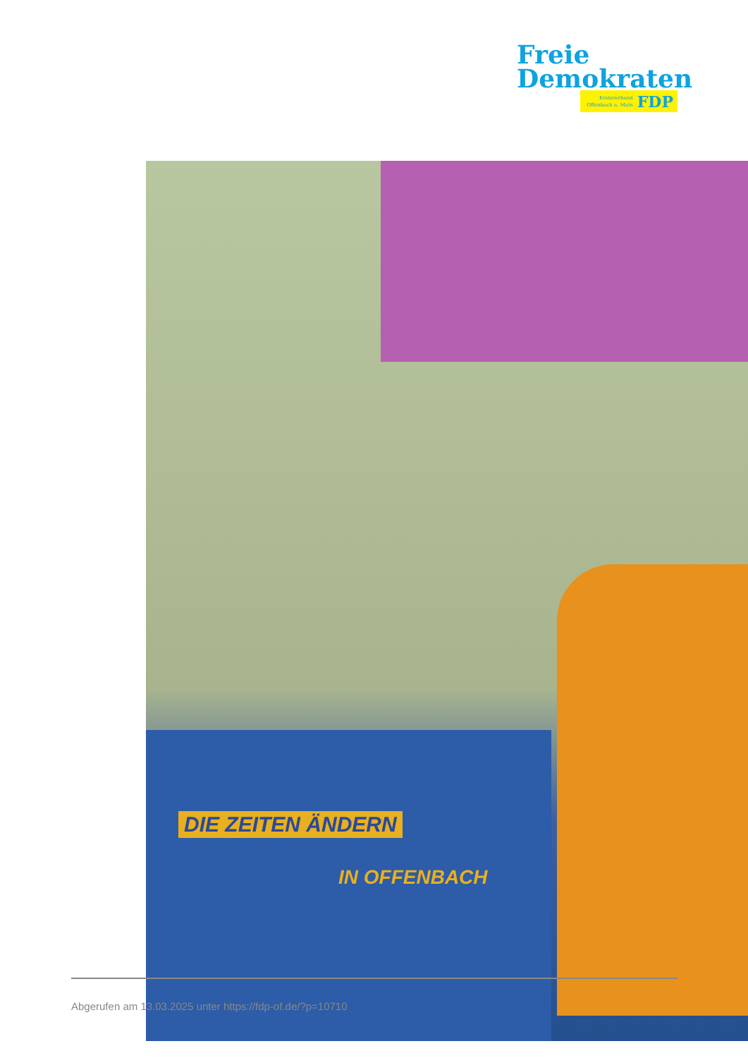Freie
Demokraten
Kreisverband
Offenbach a. Main
FDP
DIE ZEITEN ÄNDERN
IN OFFENBACH
Abgerufen am 13.03.2025 unter https://fdp-of.de/?p=10710